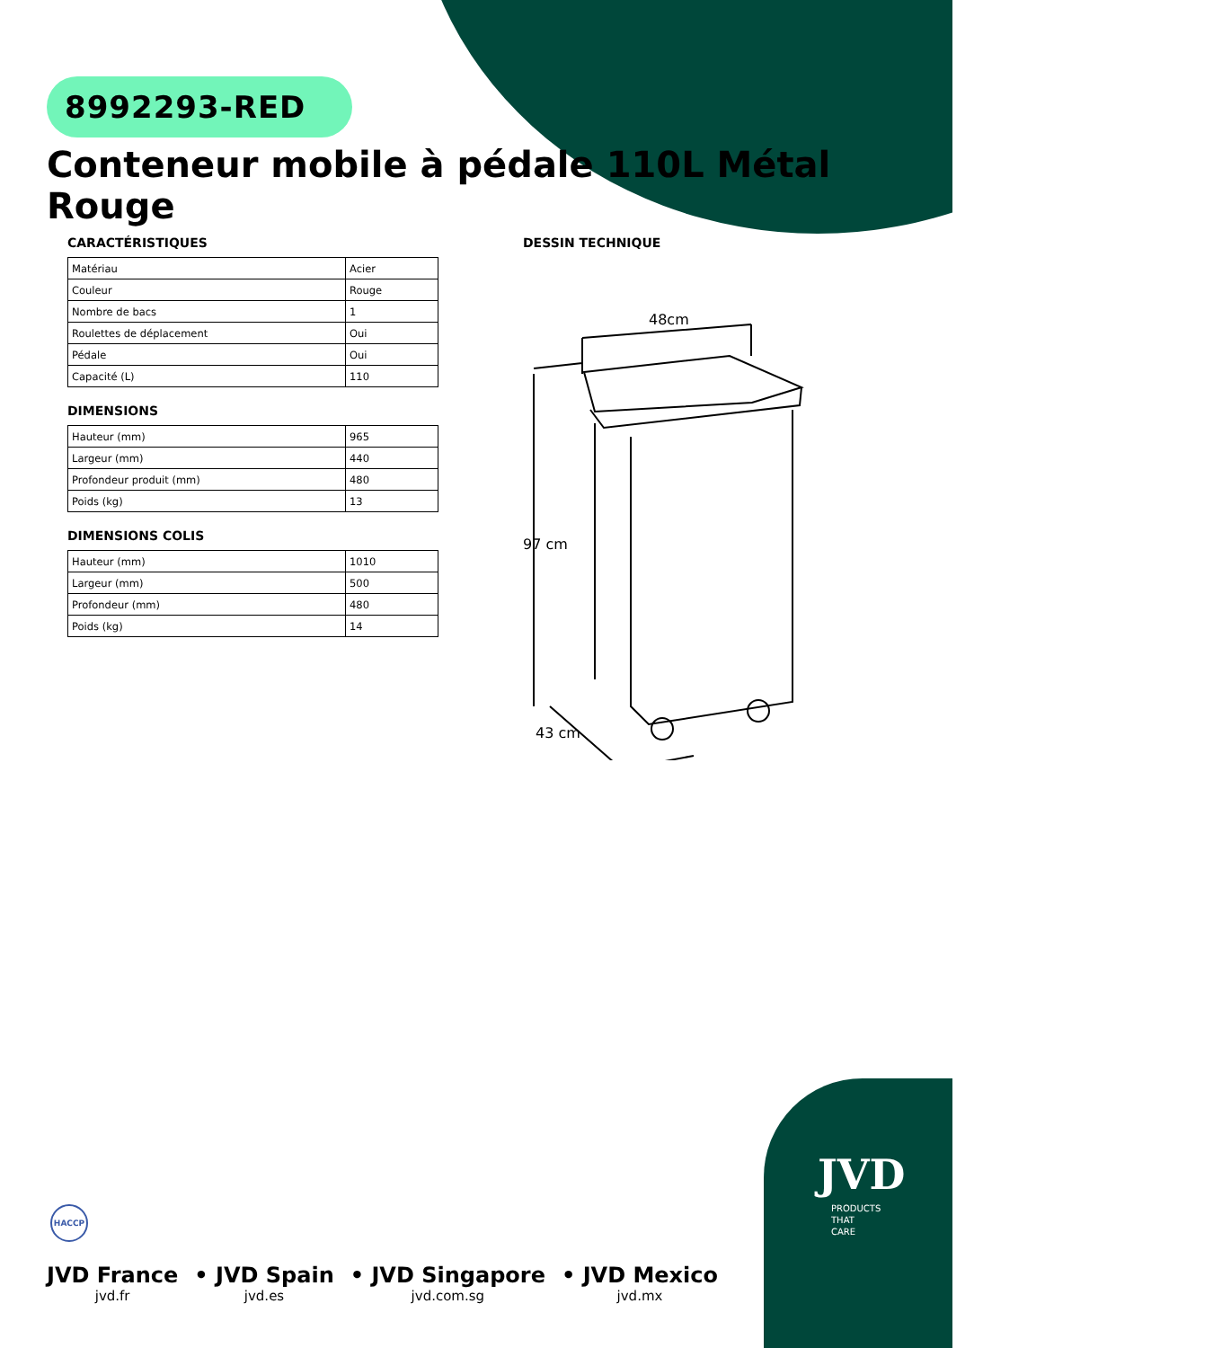8992293-RED
Conteneur mobile à pédale 110L Métal Rouge
CARACTÉRISTIQUES
| Matériau | Acier |
| Couleur | Rouge |
| Nombre de bacs | 1 |
| Roulettes de déplacement | Oui |
| Pédale | Oui |
| Capacité (L) | 110 |
DIMENSIONS
| Hauteur (mm) | 965 |
| Largeur (mm) | 440 |
| Profondeur produit (mm) | 480 |
| Poids (kg) | 13 |
DIMENSIONS COLIS
| Hauteur (mm) | 1010 |
| Largeur (mm) | 500 |
| Profondeur (mm) | 480 |
| Poids (kg) | 14 |
DESSIN TECHNIQUE
48cm
97 cm
43 cm
HACCP
JVD France
jvd.fr
• JVD Spain
jvd.es
• JVD Singapore
jvd.com.sg
• JVD Mexico
jvd.mx
JVD
PRODUCTS
THAT
CARE